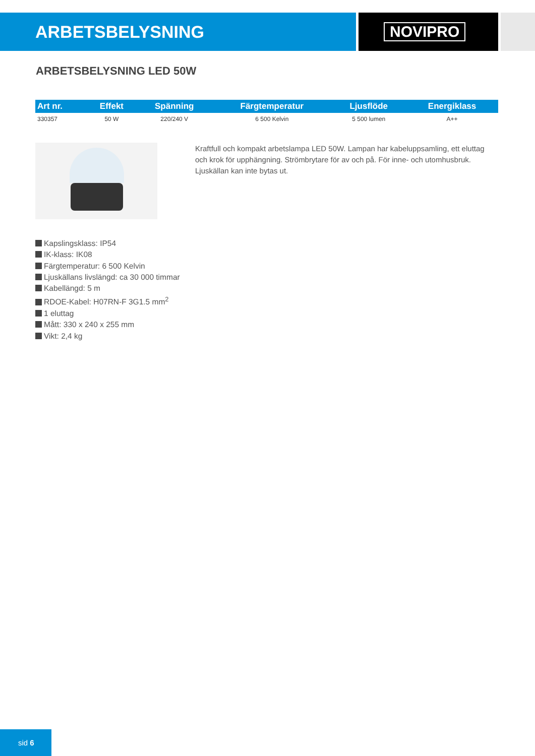ARBETSBELYSNING NOVIPRO
ARBETSBELYSNING LED 50W
| Art nr. | Effekt | Spänning | Färgtemperatur | Ljusflöde | Energiklass |
| --- | --- | --- | --- | --- | --- |
| 330357 | 50 W | 220/240 V | 6 500 Kelvin | 5 500 lumen | A++ |
Kraftfull och kompakt arbetslampa LED 50W. Lampan har kabeluppsamling, ett eluttag och krok för upphängning. Strömbrytare för av och på. För inne- och utomhusbruk. Ljuskällan kan inte bytas ut.
Kapslingsklass: IP54
IK-klass: IK08
Färgtemperatur: 6 500 Kelvin
Ljuskällans livslängd: ca 30 000 timmar
Kabellängd: 5 m
RDOE-Kabel: H07RN-F 3G1.5 mm<sup>2</sup>
1 eluttag
Mått: 330 x 240 x 255 mm
Vikt: 2,4 kg
sid 6